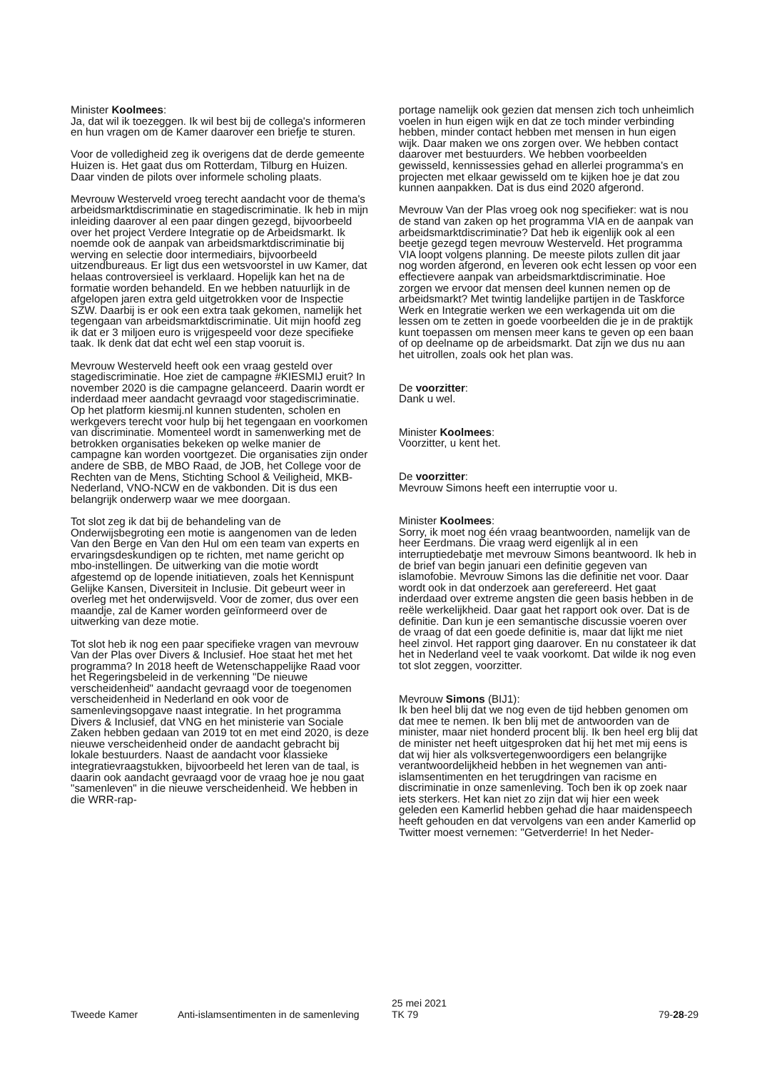Minister Koolmees:
Ja, dat wil ik toezeggen. Ik wil best bij de collega's informeren en hun vragen om de Kamer daarover een briefje te sturen.
Voor de volledigheid zeg ik overigens dat de derde gemeente Huizen is. Het gaat dus om Rotterdam, Tilburg en Huizen. Daar vinden de pilots over informele scholing plaats.
Mevrouw Westerveld vroeg terecht aandacht voor de thema's arbeidsmarktdiscriminatie en stagediscriminatie. Ik heb in mijn inleiding daarover al een paar dingen gezegd, bijvoorbeeld over het project Verdere Integratie op de Arbeidsmarkt. Ik noemde ook de aanpak van arbeidsmarktdiscriminatie bij werving en selectie door intermediairs, bijvoorbeeld uitzendbureaus. Er ligt dus een wetsvoorstel in uw Kamer, dat helaas controversieel is verklaard. Hopelijk kan het na de formatie worden behandeld. En we hebben natuurlijk in de afgelopen jaren extra geld uitgetrokken voor de Inspectie SZW. Daarbij is er ook een extra taak gekomen, namelijk het tegengaan van arbeidsmarktdiscriminatie. Uit mijn hoofd zeg ik dat er 3 miljoen euro is vrijgespeeld voor deze specifieke taak. Ik denk dat dat echt wel een stap vooruit is.
Mevrouw Westerveld heeft ook een vraag gesteld over stagediscriminatie. Hoe ziet de campagne #KIESMIJ eruit? In november 2020 is die campagne gelanceerd. Daarin wordt er inderdaad meer aandacht gevraagd voor stagediscriminatie. Op het platform kiesmij.nl kunnen studenten, scholen en werkgevers terecht voor hulp bij het tegengaan en voorkomen van discriminatie. Momenteel wordt in samenwerking met de betrokken organisaties bekeken op welke manier de campagne kan worden voortgezet. Die organisaties zijn onder andere de SBB, de MBO Raad, de JOB, het College voor de Rechten van de Mens, Stichting School & Veiligheid, MKB-Nederland, VNO-NCW en de vakbonden. Dit is dus een belangrijk onderwerp waar we mee doorgaan.
Tot slot zeg ik dat bij de behandeling van de Onderwijsbegroting een motie is aangenomen van de leden Van den Berge en Van den Hul om een team van experts en ervaringsdeskundigen op te richten, met name gericht op mbo-instellingen. De uitwerking van die motie wordt afgestemd op de lopende initiatieven, zoals het Kennispunt Gelijke Kansen, Diversiteit in Inclusie. Dit gebeurt weer in overleg met het onderwijsveld. Voor de zomer, dus over een maandje, zal de Kamer worden geïnformeerd over de uitwerking van deze motie.
Tot slot heb ik nog een paar specifieke vragen van mevrouw Van der Plas over Divers & Inclusief. Hoe staat het met het programma? In 2018 heeft de Wetenschappelijke Raad voor het Regeringsbeleid in de verkenning "De nieuwe verscheidenheid" aandacht gevraagd voor de toegenomen verscheidenheid in Nederland en ook voor de samenlevingsopgave naast integratie. In het programma Divers & Inclusief, dat VNG en het ministerie van Sociale Zaken hebben gedaan van 2019 tot en met eind 2020, is deze nieuwe verscheidenheid onder de aandacht gebracht bij lokale bestuurders. Naast de aandacht voor klassieke integratievraagstukken, bijvoorbeeld het leren van de taal, is daarin ook aandacht gevraagd voor de vraag hoe je nou gaat "samenleven" in die nieuwe verscheidenheid. We hebben in die WRR-rap-
portage namelijk ook gezien dat mensen zich toch unheimlich voelen in hun eigen wijk en dat ze toch minder verbinding hebben, minder contact hebben met mensen in hun eigen wijk. Daar maken we ons zorgen over. We hebben contact daarover met bestuurders. We hebben voorbeelden gewisseld, kennissessies gehad en allerlei programma's en projecten met elkaar gewisseld om te kijken hoe je dat zou kunnen aanpakken. Dat is dus eind 2020 afgerond.
Mevrouw Van der Plas vroeg ook nog specifieker: wat is nou de stand van zaken op het programma VIA en de aanpak van arbeidsmarktdiscriminatie? Dat heb ik eigenlijk ook al een beetje gezegd tegen mevrouw Westerveld. Het programma VIA loopt volgens planning. De meeste pilots zullen dit jaar nog worden afgerond, en leveren ook echt lessen op voor een effectievere aanpak van arbeidsmarktdiscriminatie. Hoe zorgen we ervoor dat mensen deel kunnen nemen op de arbeidsmarkt? Met twintig landelijke partijen in de Taskforce Werk en Integratie werken we een werkagenda uit om die lessen om te zetten in goede voorbeelden die je in de praktijk kunt toepassen om mensen meer kans te geven op een baan of op deelname op de arbeidsmarkt. Dat zijn we dus nu aan het uitrollen, zoals ook het plan was.
De voorzitter:
Dank u wel.
Minister Koolmees:
Voorzitter, u kent het.
De voorzitter:
Mevrouw Simons heeft een interruptie voor u.
Minister Koolmees:
Sorry, ik moet nog één vraag beantwoorden, namelijk van de heer Eerdmans. Die vraag werd eigenlijk al in een interruptiedebatje met mevrouw Simons beantwoord. Ik heb in de brief van begin januari een definitie gegeven van islamofobie. Mevrouw Simons las die definitie net voor. Daar wordt ook in dat onderzoek aan gerefereerd. Het gaat inderdaad over extreme angsten die geen basis hebben in de reële werkelijkheid. Daar gaat het rapport ook over. Dat is de definitie. Dan kun je een semantische discussie voeren over de vraag of dat een goede definitie is, maar dat lijkt me niet heel zinvol. Het rapport ging daarover. En nu constateer ik dat het in Nederland veel te vaak voorkomt. Dat wilde ik nog even tot slot zeggen, voorzitter.
Mevrouw Simons (BIJ1):
Ik ben heel blij dat we nog even de tijd hebben genomen om dat mee te nemen. Ik ben blij met de antwoorden van de minister, maar niet honderd procent blij. Ik ben heel erg blij dat de minister net heeft uitgesproken dat hij het met mij eens is dat wij hier als volksvertegenwoordigers een belangrijke verantwoordelijkheid hebben in het wegnemen van anti-islamsentimenten en het terugdringen van racisme en discriminatie in onze samenleving. Toch ben ik op zoek naar iets sterkers. Het kan niet zo zijn dat wij hier een week geleden een Kamerlid hebben gehad die haar maidenspeech heeft gehouden en dat vervolgens van een ander Kamerlid op Twitter moest vernemen: "Getverderrie! In het Neder-
Tweede Kamer Anti-islamsentimenten in de samenleving
25 mei 2021
TK 79
79-28-29